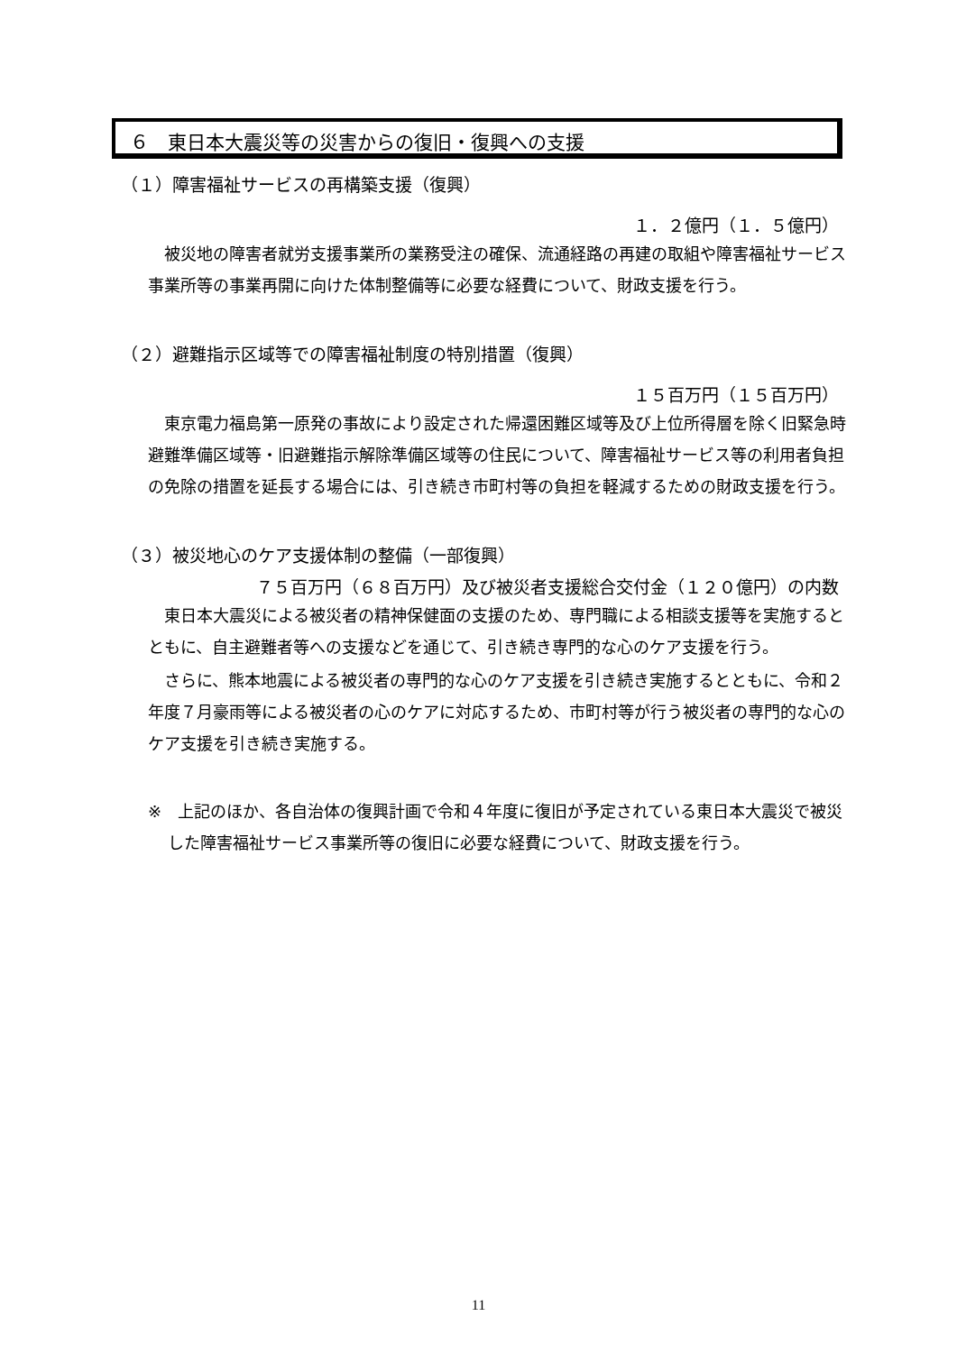６　東日本大震災等の災害からの復旧・復興への支援
（１）障害福祉サービスの再構築支援（復興）
１．２億円（１．５億円）
被災地の障害者就労支援事業所の業務受注の確保、流通経路の再建の取組や障害福祉サービス事業所等の事業再開に向けた体制整備等に必要な経費について、財政支援を行う。
（２）避難指示区域等での障害福祉制度の特別措置（復興）
１５百万円（１５百万円）
東京電力福島第一原発の事故により設定された帰還困難区域等及び上位所得層を除く旧緊急時避難準備区域等・旧避難指示解除準備区域等の住民について、障害福祉サービス等の利用者負担の免除の措置を延長する場合には、引き続き市町村等の負担を軽減するための財政支援を行う。
（３）被災地心のケア支援体制の整備（一部復興）
７５百万円（６８百万円）及び被災者支援総合交付金（１２０億円）の内数
東日本大震災による被災者の精神保健面の支援のため、専門職による相談支援等を実施するとともに、自主避難者等への支援などを通じて、引き続き専門的な心のケア支援を行う。
さらに、熊本地震による被災者の専門的な心のケア支援を引き続き実施するとともに、令和２年度７月豪雨等による被災者の心のケアに対応するため、市町村等が行う被災者の専門的な心のケア支援を引き続き実施する。
※　上記のほか、各自治体の復興計画で令和４年度に復旧が予定されている東日本大震災で被災した障害福祉サービス事業所等の復旧に必要な経費について、財政支援を行う。
11